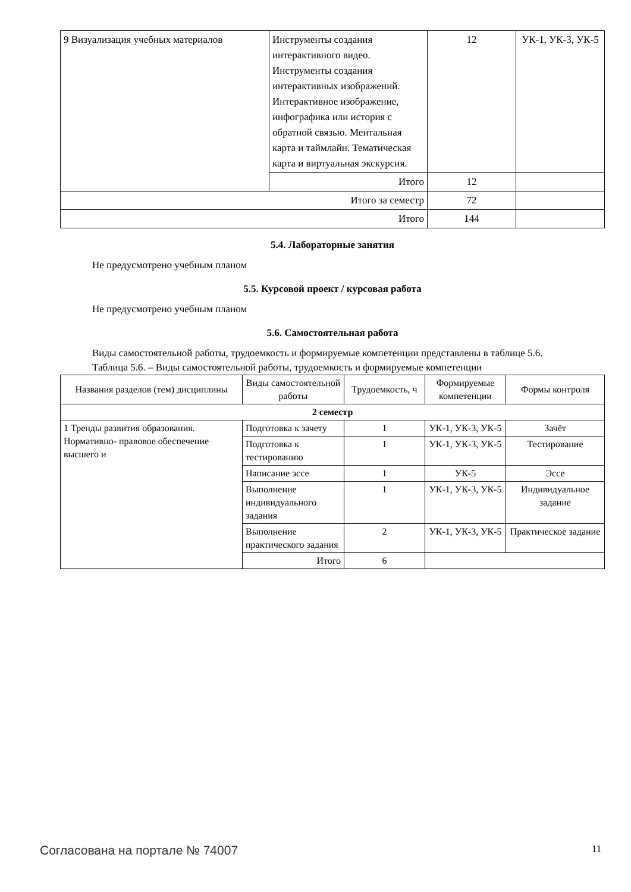| 9 Визуализация учебных материалов | Инструменты создания интерактивного видео. Инструменты создания интерактивных изображений. Интерактивное изображение, инфографика или история с обратной связью. Ментальная карта и таймлайн. Тематическая карта и виртуальная экскурсия. | 12 | УК-1, УК-3, УК-5 |
| | Итого | 12 | |
| Итого за семестр | | 72 | |
| Итого | | 144 | |
5.4. Лабораторные занятия
Не предусмотрено учебным планом
5.5. Курсовой проект / курсовая работа
Не предусмотрено учебным планом
5.6. Самостоятельная работа
Виды самостоятельной работы, трудоемкость и формируемые компетенции представлены в таблице 5.6.
Таблица 5.6. – Виды самостоятельной работы, трудоемкость и формируемые компетенции
| Названия разделов (тем) дисциплины | Виды самостоятельной работы | Трудоемкость, ч | Формируемые компетенции | Формы контроля |
| --- | --- | --- | --- | --- |
| 2 семестр | | | | |
| 1 Тренды развития образования. Нормативно- правовое обеспечение высшего и | Подготовка к зачету | 1 | УК-1, УК-3, УК-5 | Зачёт |
| | Подготовка к тестированию | 1 | УК-1, УК-3, УК-5 | Тестирование |
| | Написание эссе | 1 | УК-5 | Эссе |
| | Выполнение индивидуального задания | 1 | УК-1, УК-3, УК-5 | Индивидуальное задание |
| | Выполнение практического задания | 2 | УК-1, УК-3, УК-5 | Практическое задание |
| | Итого | 6 | | |
Согласована на портале № 74007 11